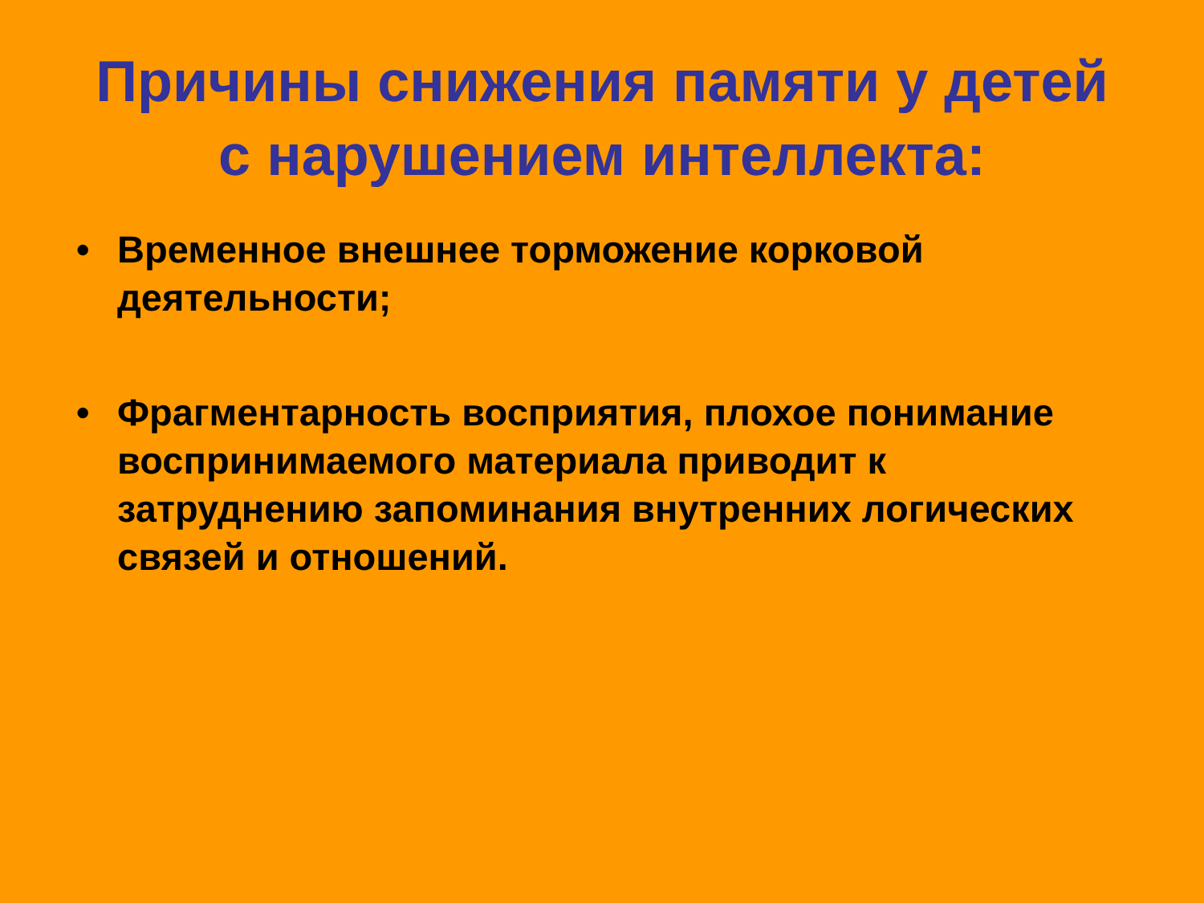Причины снижения памяти у детей
с нарушением интеллекта:
• Временное внешнее торможение корковой деятельности;
• Фрагментарность восприятия, плохое понимание воспринимаемого материала приводит к затруднению запоминания внутренних логических связей и отношений.